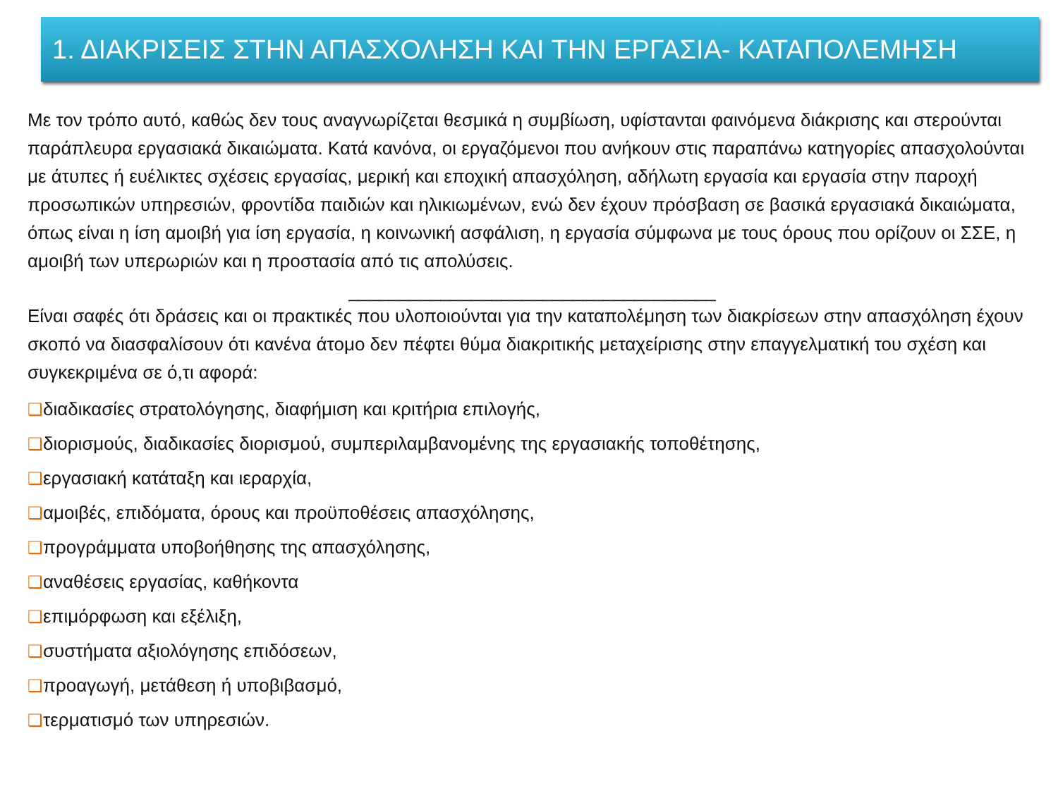1. ΔΙΑΚΡΙΣΕΙΣ ΣΤΗΝ ΑΠΑΣΧΟΛΗΣΗ ΚΑΙ ΤΗΝ ΕΡΓΑΣΙΑ- ΚΑΤΑΠΟΛΕΜΗΣΗ
Με τον τρόπο αυτό, καθώς δεν τους αναγνωρίζεται θεσμικά η συμβίωση, υφίστανται φαινόμενα διάκρισης και στερούνται παράπλευρα εργασιακά δικαιώματα. Κατά κανόνα, οι εργαζόμενοι που ανήκουν στις παραπάνω κατηγορίες απασχολούνται με άτυπες ή ευέλικτες σχέσεις εργασίας, μερική και εποχική απασχόληση, αδήλωτη εργασία και εργασία στην παροχή προσωπικών υπηρεσιών, φροντίδα παιδιών και ηλικιωμένων, ενώ δεν έχουν πρόσβαση σε βασικά εργασιακά δικαιώματα, όπως είναι η ίση αμοιβή για ίση εργασία, η κοινωνική ασφάλιση, η εργασία σύμφωνα με τους όρους που ορίζουν οι ΣΣΕ, η αμοιβή των υπερωριών και η προστασία από τις απολύσεις.
____________________________________
Είναι σαφές ότι δράσεις και οι πρακτικές που υλοποιούνται για την καταπολέμηση των διακρίσεων στην απασχόληση έχουν σκοπό να διασφαλίσουν ότι κανένα άτομο δεν πέφτει θύμα διακριτικής μεταχείρισης στην επαγγελματική του σχέση και συγκεκριμένα σε ό,τι αφορά:
❑διαδικασίες στρατολόγησης, διαφήμιση και κριτήρια επιλογής,
❑διορισμούς, διαδικασίες διορισμού, συμπεριλαμβανομένης της εργασιακής τοποθέτησης,
❑εργασιακή κατάταξη και ιεραρχία,
❑αμοιβές, επιδόματα, όρους και προϋποθέσεις απασχόλησης,
❑προγράμματα υποβοήθησης της απασχόλησης,
❑αναθέσεις εργασίας, καθήκοντα
❑επιμόρφωση και εξέλιξη,
❑συστήματα αξιολόγησης επιδόσεων,
❑προαγωγή, μετάθεση ή υποβιβασμό,
❑τερματισμό των υπηρεσιών.